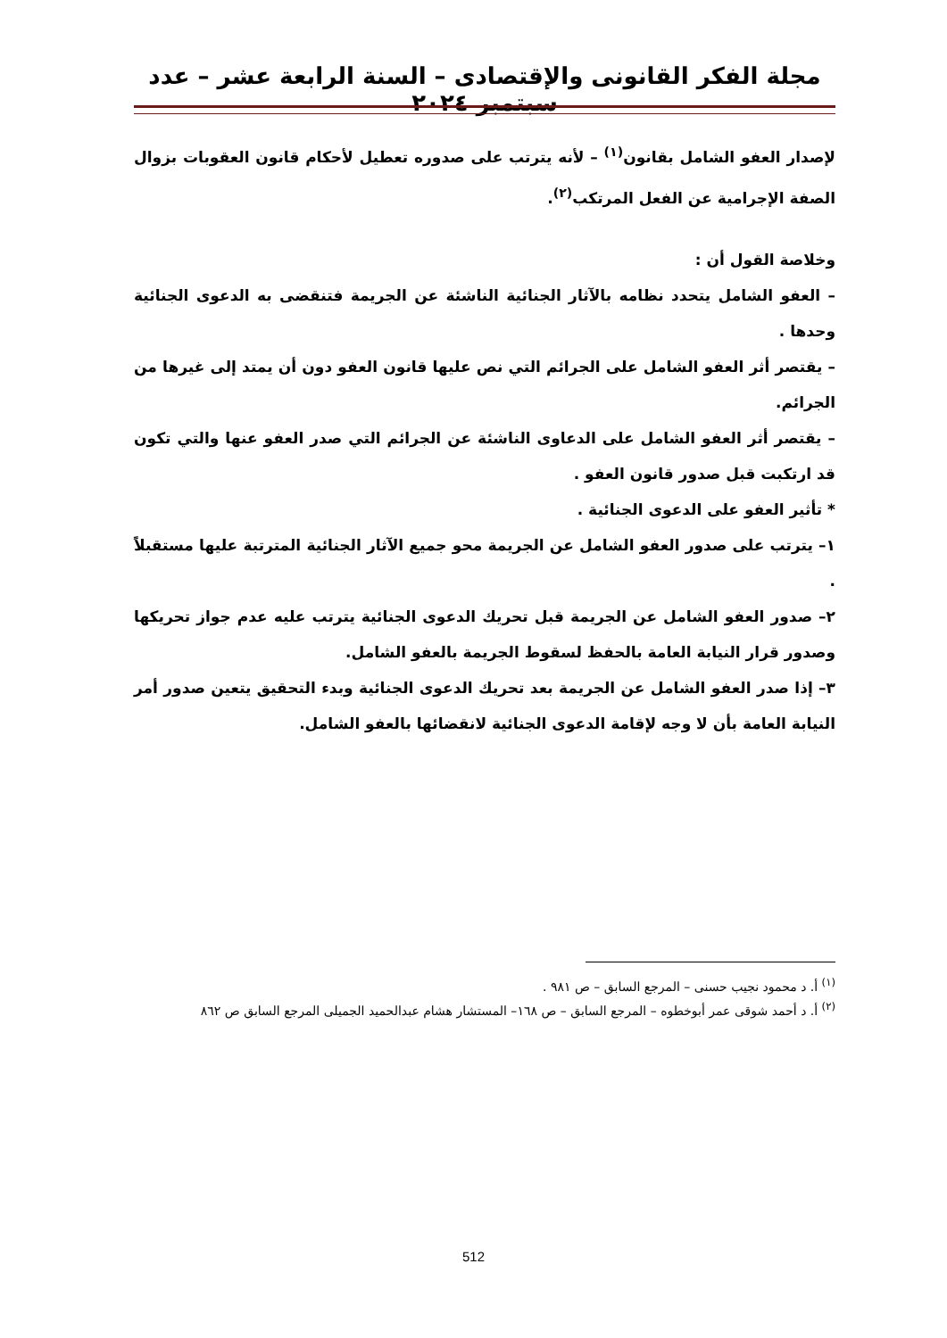مجلة الفكر القانونى والإقتصادى – السنة الرابعة عشر – عدد سبتمبر ٢٠٢٤
لإصدار العفو الشامل بقانون<sup>(١)</sup> – لأنه يترتب على صدوره تعطيل لأحكام قانون العقوبات بزوال الصفة الإجرامية عن الفعل المرتكب<sup>(٢)</sup>.
وخلاصة القول أن :
– العفو الشامل يتحدد نظامه بالآثار الجنائية الناشئة عن الجريمة فتنقضى به الدعوى الجنائية وحدها .
– يقتصر أثر العفو الشامل على الجرائم التي نص عليها قانون العفو دون أن يمتد إلى غيرها من الجرائم.
– يقتصر أثر العفو الشامل على الدعاوى الناشئة عن الجرائم التي صدر العفو عنها والتي تكون قد ارتكبت قبل صدور قانون العفو .
* تأثير العفو على الدعوى الجنائية .
١– يترتب على صدور العفو الشامل عن الجريمة محو جميع الآثار الجنائية المترتبة عليها مستقبلاً .
٢– صدور العفو الشامل عن الجريمة قبل تحريك الدعوى الجنائية يترتب عليه عدم جواز تحريكها وصدور قرار النيابة العامة بالحفظ لسقوط الجريمة بالعفو الشامل.
٣– إذا صدر العفو الشامل عن الجريمة بعد تحريك الدعوى الجنائية وبدء التحقيق يتعين صدور أمر النيابة العامة بأن لا وجه لإقامة الدعوى الجنائية لانقضائها بالعفو الشامل.
<sup>(١)</sup> أ. د محمود نجيب حسنى – المرجع السابق – ص ٩٨١ .
<sup>(٢)</sup> أ. د أحمد شوقى عمر أبوخطوه – المرجع السابق – ص ١٦٨– المستشار هشام عبدالحميد الجميلى المرجع السابق ص ٨٦٢
512